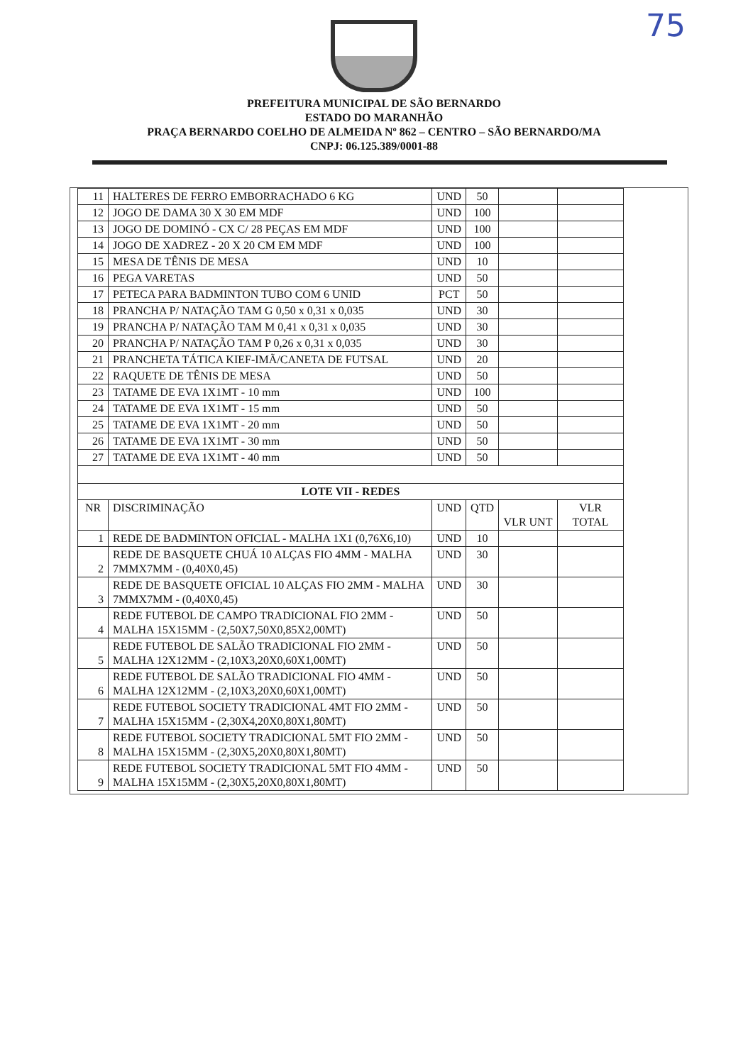75
PREFEITURA MUNICIPAL DE SÃO BERNARDO
ESTADO DO MARANHÃO
PRAÇA BERNARDO COELHO DE ALMEIDA Nº 862 – CENTRO – SÃO BERNARDO/MA
CNPJ: 06.125.389/0001-88
| 11 | HALTERES DE FERRO EMBORRACHADO 6 KG | UND | 50 | | |
| 12 | JOGO DE DAMA 30 X 30 EM MDF | UND | 100 | | |
| 13 | JOGO DE DOMINÓ - CX C/ 28 PEÇAS EM MDF | UND | 100 | | |
| 14 | JOGO DE XADREZ - 20 X 20 CM EM MDF | UND | 100 | | |
| 15 | MESA DE TÊNIS DE MESA | UND | 10 | | |
| 16 | PEGA VARETAS | UND | 50 | | |
| 17 | PETECA PARA BADMINTON TUBO COM 6 UNID | PCT | 50 | | |
| 18 | PRANCHA P/ NATAÇÃO TAM G 0,50 x 0,31 x 0,035 | UND | 30 | | |
| 19 | PRANCHA P/ NATAÇÃO TAM M 0,41 x 0,31 x 0,035 | UND | 30 | | |
| 20 | PRANCHA P/ NATAÇÃO TAM P 0,26 x 0,31 x 0,035 | UND | 30 | | |
| 21 | PRANCHETA TÁTICA KIEF-IMÃ/CANETA DE FUTSAL | UND | 20 | | |
| 22 | RAQUETE DE TÊNIS DE MESA | UND | 50 | | |
| 23 | TATAME DE EVA 1X1MT - 10 mm | UND | 100 | | |
| 24 | TATAME DE EVA 1X1MT - 15 mm | UND | 50 | | |
| 25 | TATAME DE EVA 1X1MT - 20 mm | UND | 50 | | |
| 26 | TATAME DE EVA 1X1MT - 30 mm | UND | 50 | | |
| 27 | TATAME DE EVA 1X1MT - 40 mm | UND | 50 | | |
| LOTE VII - REDES | | | | | |
| NR | DISCRIMINAÇÃO | UND | QTD | VLR UNT | VLR TOTAL |
| 1 | REDE DE BADMINTON OFICIAL - MALHA 1X1 (0,76X6,10) | UND | 10 | | |
| 2 | REDE DE BASQUETE CHUÁ 10 ALÇAS FIO 4MM - MALHA 7MMX7MM - (0,40X0,45) | UND | 30 | | |
| 3 | REDE DE BASQUETE OFICIAL 10 ALÇAS FIO 2MM - MALHA 7MMX7MM - (0,40X0,45) | UND | 30 | | |
| 4 | REDE FUTEBOL DE CAMPO TRADICIONAL FIO 2MM - MALHA 15X15MM - (2,50X7,50X0,85X2,00MT) | UND | 50 | | |
| 5 | REDE FUTEBOL DE SALÃO TRADICIONAL FIO 2MM - MALHA 12X12MM - (2,10X3,20X0,60X1,00MT) | UND | 50 | | |
| 6 | REDE FUTEBOL DE SALÃO TRADICIONAL FIO 4MM - MALHA 12X12MM - (2,10X3,20X0,60X1,00MT) | UND | 50 | | |
| 7 | REDE FUTEBOL SOCIETY TRADICIONAL 4MT FIO 2MM - MALHA 15X15MM - (2,30X4,20X0,80X1,80MT) | UND | 50 | | |
| 8 | REDE FUTEBOL SOCIETY TRADICIONAL 5MT FIO 2MM - MALHA 15X15MM - (2,30X5,20X0,80X1,80MT) | UND | 50 | | |
| 9 | REDE FUTEBOL SOCIETY TRADICIONAL 5MT FIO 4MM - MALHA 15X15MM - (2,30X5,20X0,80X1,80MT) | UND | 50 | | |